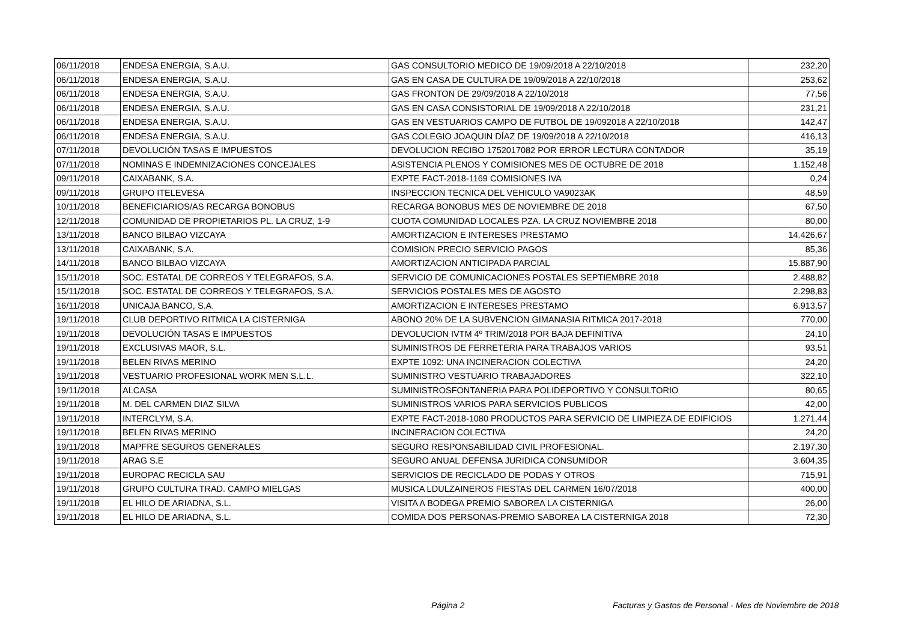| 06/11/2018 | ENDESA ENERGIA, S.A.U. | GAS CONSULTORIO MEDICO DE 19/09/2018 A 22/10/2018 | 232,20 |
| 06/11/2018 | ENDESA ENERGIA, S.A.U. | GAS EN CASA DE CULTURA DE 19/09/2018 A 22/10/2018 | 253,62 |
| 06/11/2018 | ENDESA ENERGIA, S.A.U. | GAS FRONTON DE 29/09/2018 A 22/10/2018 | 77,56 |
| 06/11/2018 | ENDESA ENERGIA, S.A.U. | GAS EN CASA CONSISTORIAL DE 19/09/2018 A 22/10/2018 | 231,21 |
| 06/11/2018 | ENDESA ENERGIA, S.A.U. | GAS EN VESTUARIOS CAMPO DE FUTBOL DE 19/092018 A 22/10/2018 | 142,47 |
| 06/11/2018 | ENDESA ENERGIA, S.A.U. | GAS COLEGIO JOAQUIN DÍAZ DE 19/09/2018 A 22/10/2018 | 416,13 |
| 07/11/2018 | DEVOLUCIÓN TASAS E IMPUESTOS | DEVOLUCION RECIBO 1752017082 POR ERROR LECTURA CONTADOR | 35,19 |
| 07/11/2018 | NOMINAS E INDEMNIZACIONES CONCEJALES | ASISTENCIA PLENOS Y COMISIONES MES DE OCTUBRE DE 2018 | 1.152,48 |
| 09/11/2018 | CAIXABANK, S.A. | EXPTE FACT-2018-1169 COMISIONES IVA | 0,24 |
| 09/11/2018 | GRUPO ITELEVESA | INSPECCION TECNICA DEL VEHICULO VA9023AK | 48,59 |
| 10/11/2018 | BENEFICIARIOS/AS RECARGA BONOBUS | RECARGA BONOBUS MES DE NOVIEMBRE DE 2018 | 67,50 |
| 12/11/2018 | COMUNIDAD DE PROPIETARIOS PL. LA CRUZ, 1-9 | CUOTA COMUNIDAD LOCALES PZA. LA CRUZ NOVIEMBRE 2018 | 80,00 |
| 13/11/2018 | BANCO BILBAO VIZCAYA | AMORTIZACION E INTERESES PRESTAMO | 14.426,67 |
| 13/11/2018 | CAIXABANK, S.A. | COMISION PRECIO SERVICIO PAGOS | 85,36 |
| 14/11/2018 | BANCO BILBAO VIZCAYA | AMORTIZACION ANTICIPADA PARCIAL | 15.887,90 |
| 15/11/2018 | SOC. ESTATAL DE CORREOS Y TELEGRAFOS, S.A. | SERVICIO DE COMUNICACIONES POSTALES SEPTIEMBRE 2018 | 2.488,82 |
| 15/11/2018 | SOC. ESTATAL DE CORREOS Y TELEGRAFOS, S.A. | SERVICIOS POSTALES MES DE AGOSTO | 2.298,83 |
| 16/11/2018 | UNICAJA BANCO, S.A. | AMORTIZACION E INTERESES PRESTAMO | 6.913,57 |
| 19/11/2018 | CLUB DEPORTIVO RITMICA LA CISTERNIGA | ABONO 20% DE LA SUBVENCION GIMANASIA RITMICA 2017-2018 | 770,00 |
| 19/11/2018 | DEVOLUCIÓN TASAS E IMPUESTOS | DEVOLUCION IVTM 4º TRIM/2018 POR BAJA DEFINITIVA | 24,10 |
| 19/11/2018 | EXCLUSIVAS MAOR, S.L. | SUMINISTROS DE FERRETERIA PARA TRABAJOS VARIOS | 93,51 |
| 19/11/2018 | BELEN RIVAS MERINO | EXPTE 1092: UNA INCINERACION COLECTIVA | 24,20 |
| 19/11/2018 | VESTUARIO PROFESIONAL WORK MEN S.L.L. | SUMINISTRO VESTUARIO TRABAJADORES | 322,10 |
| 19/11/2018 | ALCASA | SUMINISTROSFONTANERIA PARA POLIDEPORTIVO Y CONSULTORIO | 80,65 |
| 19/11/2018 | M. DEL CARMEN DIAZ SILVA | SUMINISTROS VARIOS PARA SERVICIOS PUBLICOS | 42,00 |
| 19/11/2018 | INTERCLYM, S.A. | EXPTE FACT-2018-1080 PRODUCTOS PARA SERVICIO DE LIMPIEZA DE EDIFICIOS | 1.271,44 |
| 19/11/2018 | BELEN RIVAS MERINO | INCINERACION COLECTIVA | 24,20 |
| 19/11/2018 | MAPFRE SEGUROS GENERALES | SEGURO RESPONSABILIDAD CIVIL PROFESIONAL. | 2.197,30 |
| 19/11/2018 | ARAG S.E | SEGURO ANUAL DEFENSA JURIDICA CONSUMIDOR | 3.604,35 |
| 19/11/2018 | EUROPAC RECICLA SAU | SERVICIOS DE RECICLADO DE PODAS Y OTROS | 715,91 |
| 19/11/2018 | GRUPO CULTURA TRAD. CAMPO MIELGAS | MUSICA LDULZAINEROS FIESTAS DEL CARMEN 16/07/2018 | 400,00 |
| 19/11/2018 | EL HILO DE ARIADNA, S.L. | VISITA A BODEGA PREMIO SABOREA LA CISTERNIGA | 26,00 |
| 19/11/2018 | EL HILO DE ARIADNA, S.L. | COMIDA DOS PERSONAS-PREMIO SABOREA LA CISTERNIGA 2018 | 72,30 |
Página 2
Facturas y Gastos de Personal - Mes de Noviembre de 2018